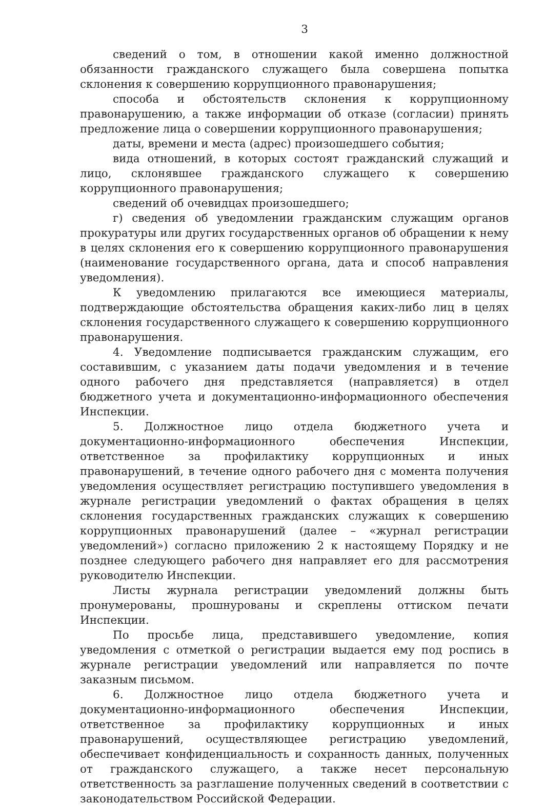3
сведений о том, в отношении какой именно должностной обязанности гражданского служащего была совершена попытка склонения к совершению коррупционного правонарушения;
способа и обстоятельств склонения к коррупционному правонарушению, а также информации об отказе (согласии) принять предложение лица о совершении коррупционного правонарушения;
даты, времени и места (адрес) произошедшего события;
вида отношений, в которых состоят гражданский служащий и лицо, склонявшее гражданского служащего к совершению коррупционного правонарушения;
сведений об очевидцах произошедшего;
г) сведения об уведомлении гражданским служащим органов прокуратуры или других государственных органов об обращении к нему в целях склонения его к совершению коррупционного правонарушения (наименование государственного органа, дата и способ направления уведомления).
К уведомлению прилагаются все имеющиеся материалы, подтверждающие обстоятельства обращения каких-либо лиц в целях склонения государственного служащего к совершению коррупционного правонарушения.
4. Уведомление подписывается гражданским служащим, его составившим, с указанием даты подачи уведомления и в течение одного рабочего дня представляется (направляется) в отдел бюджетного учета и документационно-информационного обеспечения Инспекции.
5. Должностное лицо отдела бюджетного учета и документационно-информационного обеспечения Инспекции, ответственное за профилактику коррупционных и иных правонарушений, в течение одного рабочего дня с момента получения уведомления осуществляет регистрацию поступившего уведомления в журнале регистрации уведомлений о фактах обращения в целях склонения государственных гражданских служащих к совершению коррупционных правонарушений (далее – «журнал регистрации уведомлений») согласно приложению 2 к настоящему Порядку и не позднее следующего рабочего дня направляет его для рассмотрения руководителю Инспекции.
Листы журнала регистрации уведомлений должны быть пронумерованы, прошнурованы и скреплены оттиском печати Инспекции.
По просьбе лица, представившего уведомление, копия уведомления с отметкой о регистрации выдается ему под роспись в журнале регистрации уведомлений или направляется по почте заказным письмом.
6. Должностное лицо отдела бюджетного учета и документационно-информационного обеспечения Инспекции, ответственное за профилактику коррупционных и иных правонарушений, осуществляющее регистрацию уведомлений, обеспечивает конфиденциальность и сохранность данных, полученных от гражданского служащего, а также несет персональную ответственность за разглашение полученных сведений в соответствии с законодательством Российской Федерации.